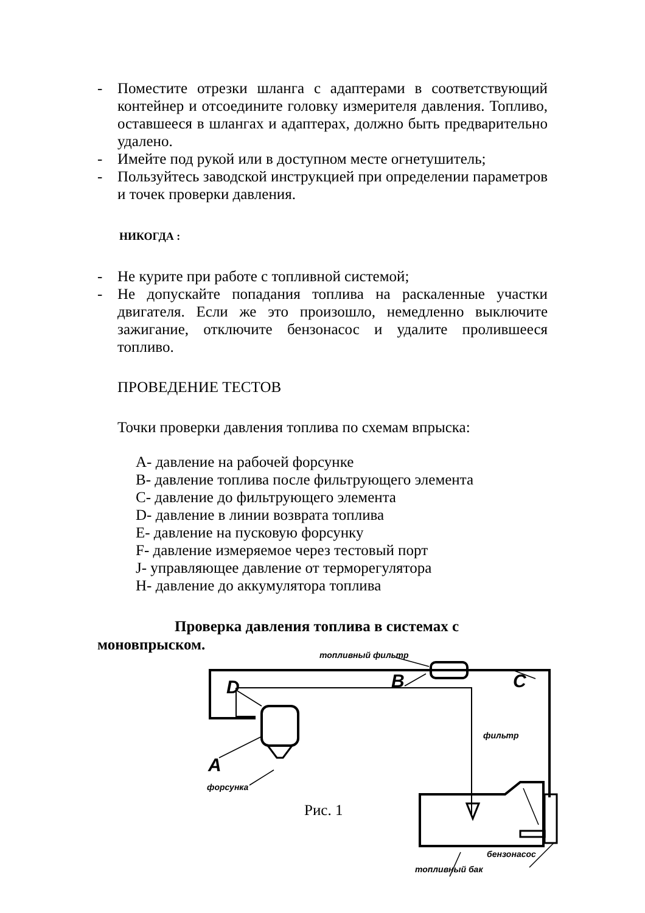- Поместите отрезки шланга с адаптерами в соответствующий контейнер и отсоедините головку измерителя давления. Топливо, оставшееся в шлангах и адаптерах, должно быть предварительно удалено.
- Имейте под рукой или в доступном месте огнетушитель;
- Пользуйтесь заводской инструкцией при определении параметров и точек проверки давления.
НИКОГДА :
- Не курите при работе с топливной системой;
- Не допускайте попадания топлива на раскаленные участки двигателя. Если же это произошло, немедленно выключите зажигание, отключите бензонасос и удалите пролившееся топливо.
ПРОВЕДЕНИЕ ТЕСТОВ
Точки проверки давления топлива по схемам впрыска:
A- давление на рабочей форсунке
B- давление топлива после фильтрующего элемента
C- давление до фильтрующего элемента
D- давление в линии возврата топлива
E- давление на пусковую форсунку
F- давление измеряемое через тестовый порт
J- управляющее давление от терморегулятора
H- давление до аккумулятора топлива
Проверка давления топлива в системах с
моновпрыском.
топливный фильтр
B C D
A
форсунка
фильтр
Рис. 1
бензонасос
топливный бак